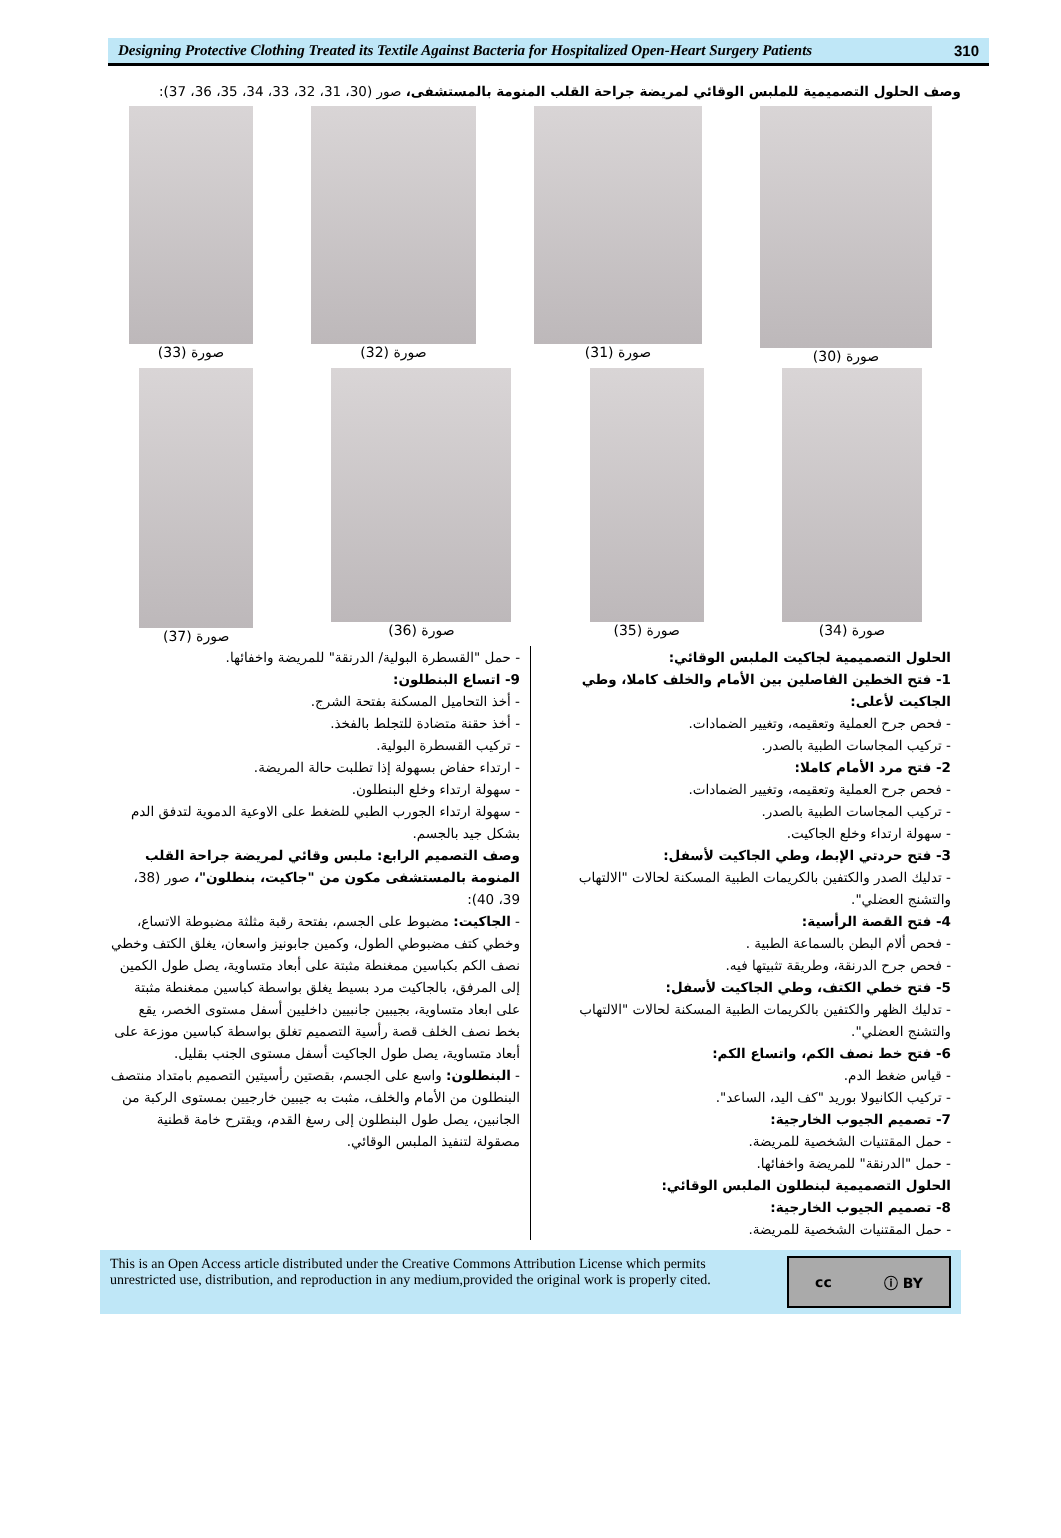Designing Protective Clothing Treated its Textile Against Bacteria for Hospitalized Open-Heart Surgery Patients
310
وصف الحلول التصميمية للملبس الوقائي لمريضة جراحة القلب المنومة بالمستشفى، صور (30، 31، 32، 33، 34، 35، 36، 37):
صورة (30) صورة (31) صورة (32) صورة (33)
صورة (34) صورة (35) صورة (36) صورة (37)
الحلول التصميمية لجاكيت الملبس الوقائي:
1- فتح الخطين الفاصلين بين الأمام والخلف كاملا، وطي الجاكيت لأعلى:
- فحص جرح العملية وتعقيمه، وتغيير الضمادات.
- تركيب المجاسات الطبية بالصدر.
2- فتح مرد الأمام كاملا:
- فحص جرح العملية وتعقيمه، وتغيير الضمادات.
- تركيب المجاسات الطبية بالصدر.
- سهولة ارتداء وخلع الجاكيت.
3- فتح حردتي الإبط، وطي الجاكيت لأسفل:
- تدليك الصدر والكتفين بالكريمات الطبية المسكنة لحالات "الالتهاب والتشنج العضلي".
4- فتح القصة الرأسية:
- فحص ألام البطن بالسماعة الطبية .
- فحص جرح الدرنقة، وطريقة تثبيتها فيه.
5- فتح خطي الكتف، وطي الجاكيت لأسفل:
- تدليك الظهر والكتفين بالكريمات الطبية المسكنة لحالات "الالتهاب والتشنج العضلي".
6- فتح خط نصف الكم، واتساع الكم:
- قياس ضغط الدم.
- تركيب الكانيولا بوريد "كف اليد، الساعد".
7- تصميم الجيوب الخارجية:
- حمل المقتنيات الشخصية للمريضة.
- حمل "الدرنقة" للمريضة واخفائها.
الحلول التصميمية لبنطلون الملبس الوقائي:
8- تصميم الجيوب الخارجية:
- حمل المقتنيات الشخصية للمريضة.
- حمل "القسطرة البولية/ الدرنقة" للمريضة واخفائها.
9- اتساع البنطلون:
- أخذ التحاميل المسكنة بفتحة الشرج.
- أخذ حقنة متضادة للتجلط بالفخذ.
- تركيب القسطرة البولية.
- ارتداء حفاض بسهولة إذا تطلبت حالة المريضة.
- سهولة ارتداء وخلع البنطلون.
- سهولة ارتداء الجورب الطبي للضغط على الاوعية الدموية لتدفق الدم بشكل جيد بالجسم.
وصف التصميم الرابع: ملبس وقائي لمريضة جراحة القلب المنومة بالمستشفى مكون من "جاكيت، بنطلون"، صور (38، 39، 40):
- الجاكيت: مضبوط على الجسم، بفتحة رقبة مثلثة مضبوطة الاتساع، وخطي كتف مضبوطي الطول، وكمين جابونيز واسعان، يغلق الكتف وخطي نصف الكم بكباسين ممغنطة مثبتة على أبعاد متساوية، يصل طول الكمين إلى المرفق، بالجاكيت مرد بسيط يغلق بواسطة كباسين ممغنطة مثبتة على ابعاد متساوية، بجيبين جانبيين داخليين أسفل مستوى الخصر، يقع بخط نصف الخلف قصة رأسية التصميم تغلق بواسطة كباسين موزعة على أبعاد متساوية، يصل طول الجاكيت أسفل مستوى الجنب بقليل.
- البنطلون: واسع على الجسم، بقصتين رأسيتين التصميم بامتداد منتصف البنطلون من الأمام والخلف، مثبت به جيبين خارجيين بمستوى الركبة من الجانبين، يصل طول البنطلون إلى رسغ القدم، ويقترح خامة قطنية مصقولة لتنفيذ الملبس الوقائي.
This is an Open Access article distributed under the Creative Commons Attribution License which permits unrestricted use, distribution, and reproduction in any medium,provided the original work is properly cited.
cc ⓘ BY